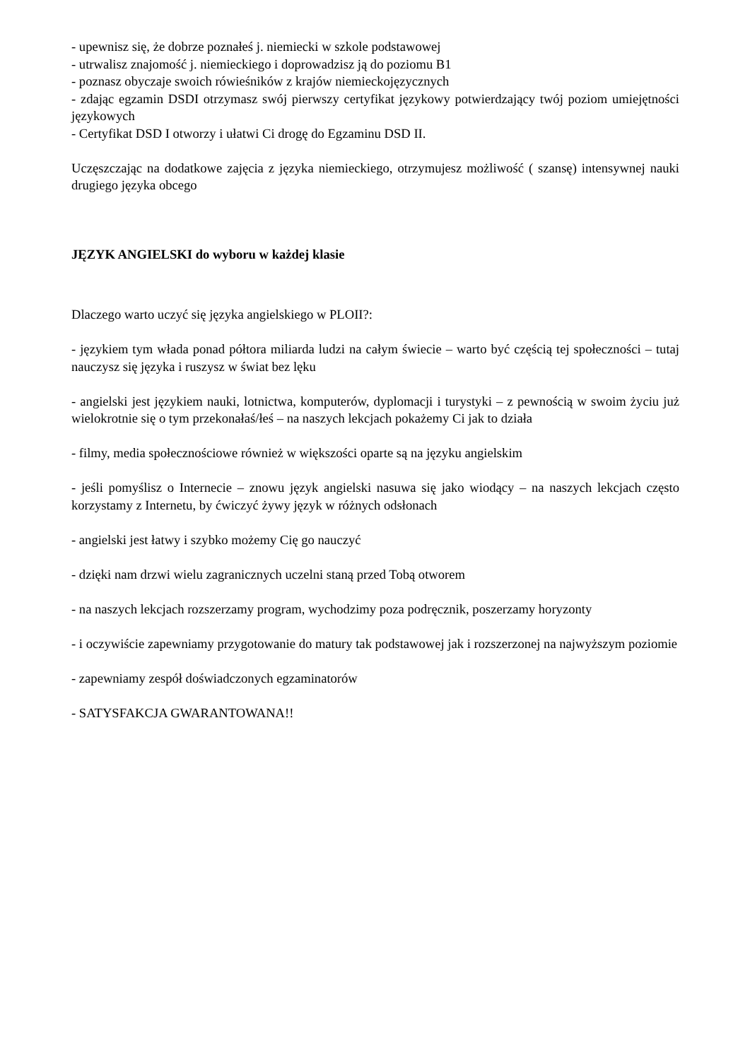- upewnisz się, że dobrze poznałeś j. niemiecki w szkole podstawowej
- utrwalisz znajomość j. niemieckiego i doprowadzisz ją do poziomu B1
- poznasz obyczaje swoich rówieśników z krajów niemieckojęzycznych
- zdając egzamin DSDI otrzymasz swój pierwszy certyfikat językowy potwierdzający twój poziom umiejętności językowych
- Certyfikat DSD I otworzy i ułatwi Ci drogę do Egzaminu DSD II.
Uczęszczając na dodatkowe zajęcia z języka niemieckiego, otrzymujesz możliwość ( szansę) intensywnej nauki drugiego języka obcego
JĘZYK ANGIELSKI do wyboru w każdej klasie
Dlaczego warto uczyć się języka angielskiego w PLOII?:
- językiem tym włada ponad półtora miliarda ludzi na całym świecie – warto być częścią tej społeczności – tutaj nauczysz się języka i ruszysz w świat bez lęku
- angielski jest językiem nauki, lotnictwa, komputerów, dyplomacji i turystyki – z pewnością w swoim życiu już wielokrotnie się o tym przekonałaś/łeś – na naszych lekcjach pokażemy Ci jak to działa
- filmy, media społecznościowe również w większości oparte są na języku angielskim
- jeśli pomyślisz o Internecie – znowu język angielski nasuwa się jako wiodący – na naszych lekcjach często korzystamy z Internetu, by ćwiczyć żywy język w różnych odsłonach
- angielski jest łatwy i szybko możemy Cię go nauczyć
- dzięki nam drzwi wielu zagranicznych uczelni staną przed Tobą otworem
- na naszych lekcjach rozszerzamy program, wychodzimy poza podręcznik, poszerzamy horyzonty
- i oczywiście zapewniamy przygotowanie do matury tak podstawowej jak i rozszerzonej na najwyższym poziomie
- zapewniamy zespół doświadczonych egzaminatorów
- SATYSFAKCJA GWARANTOWANA!!